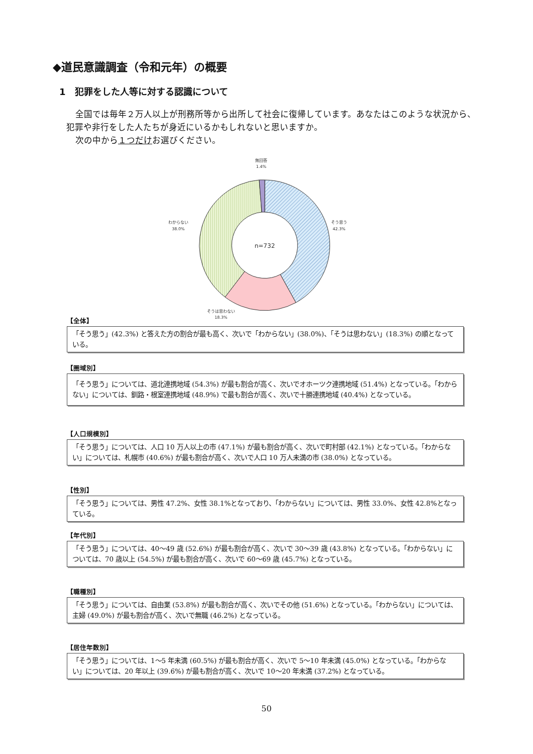◆道民意識調査（令和元年）の概要
1　犯罪をした人等に対する認識について
全国では毎年２万人以上が刑務所等から出所して社会に復帰しています。あなたはこのような状況から、犯罪や非行をした人たちが身近にいるかもしれないと思いますか。
次の中から１つだけお選びください。
無回答
1.4%
そう思う
42.3%
わからない
38.0%
そうは思わない
18.3%
n=732
【全体】
「そう思う」(42.3%) と答えた方の割合が最も高く、次いで「わからない」(38.0%)、「そうは思わない」(18.3%) の順となっている。
【圏域別】
「そう思う」については、道北連携地域 (54.3%) が最も割合が高く、次いでオホーツク連携地域 (51.4%) となっている。「わからない」については、釧路・根室連携地域 (48.9%) で最も割合が高く、次いで十勝連携地域 (40.4%) となっている。
【人口規模別】
「そう思う」については、人口 10 万人以上の市 (47.1%) が最も割合が高く、次いで町村部 (42.1%) となっている。「わからない」については、札幌市 (40.6%) が最も割合が高く、次いで人口 10 万人未満の市 (38.0%) となっている。
【性別】
「そう思う」については、男性 47.2%、女性 38.1%となっており、「わからない」については、男性 33.0%、女性 42.8%となっている。
【年代別】
「そう思う」については、40～49 歳 (52.6%) が最も割合が高く、次いで 30～39 歳 (43.8%) となっている。「わからない」については、70 歳以上 (54.5%) が最も割合が高く、次いで 60～69 歳 (45.7%) となっている。
【職種別】
「そう思う」については、自由業 (53.8%) が最も割合が高く、次いでその他 (51.6%) となっている。「わからない」については、主婦 (49.0%) が最も割合が高く、次いで無職 (46.2%) となっている。
【居住年数別】
「そう思う」については、1～5 年未満 (60.5%) が最も割合が高く、次いで 5～10 年未満 (45.0%) となっている。「わからない」については、20 年以上 (39.6%) が最も割合が高く、次いで 10～20 年未満 (37.2%) となっている。
50